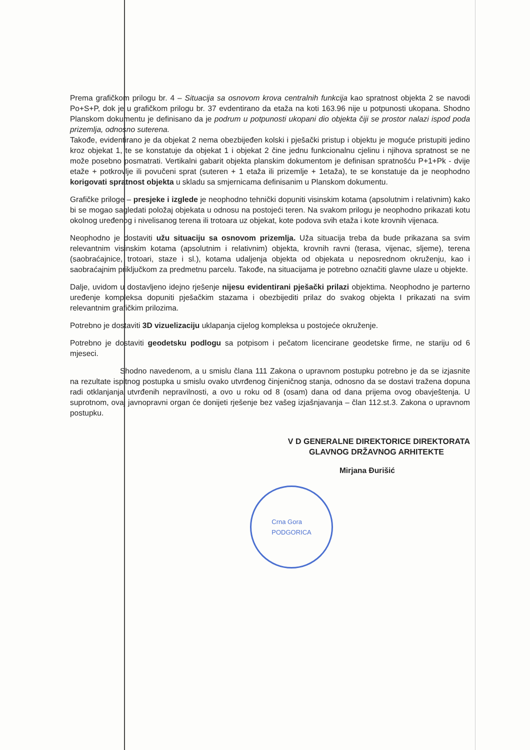Prema grafičkom prilogu br. 4 – Situacija sa osnovom krova centralnih funkcija kao spratnost objekta 2 se navodi Po+S+P, dok je u grafičkom prilogu br. 37 evdentirano da etaža na koti 163.96 nije u potpunosti ukopana. Shodno Planskom dokumentu je definisano da je podrum u potpunosti ukopani dio objekta čiji se prostor nalazi ispod poda prizemlja, odnosno suterena.
Takođe, evidentirano je da objekat 2 nema obezbijeđen kolski i pješački pristup i objektu je moguće pristupiti jedino kroz objekat 1, te se konstatuje da objekat 1 i objekat 2 čine jednu funkcionalnu cjelinu i njihova spratnost se ne može posebno posmatrati. Vertikalni gabarit objekta planskim dokumentom je definisan spratnošću P+1+Pk - dvije etaže + potkrovlje ili povučeni sprat (suteren + 1 etaža ili prizemlje + 1etaža), te se konstatuje da je neophodno korigovati spratnost objekta u skladu sa smjernicama definisanim u Planskom dokumentu.
Grafičke priloge – presjeke i izglede je neophodno tehnički dopuniti visinskim kotama (apsolutnim i relativnim) kako bi se mogao sagledati položaj objekata u odnosu na postojeći teren. Na svakom prilogu je neophodno prikazati kotu okolnog uređenog i nivelisanog terena ili trotoara uz objekat, kote podova svih etaža i kote krovnih vijenaca.
Neophodno je dostaviti užu situaciju sa osnovom prizemlja. Uža situacija treba da bude prikazana sa svim relevantnim visinskim kotama (apsolutnim i relativnim) objekta, krovnih ravni (terasa, vijenac, sljeme), terena (saobraćajnice, trotoari, staze i sl.), kotama udaljenja objekta od objekata u neposrednom okruženju, kao i saobraćajnim priključkom za predmetnu parcelu. Takođe, na situacijama je potrebno označiti glavne ulaze u objekte.
Dalje, uvidom u dostavljeno idejno rješenje nijesu evidentirani pješački prilazi objektima. Neophodno je parterno uređenje kompleksa dopuniti pješačkim stazama i obezbijediti prilaz do svakog objekta I prikazati na svim relevantnim grafičkim prilozima.
Potrebno je dostaviti 3D vizuelizaciju uklapanja cijelog kompleksa u postojeće okruženje.
Potrebno je dostaviti geodetsku podlogu sa potpisom i pečatom licencirane geodetske firme, ne stariju od 6 mjeseci.
Shodno navedenom, a u smislu člana 111 Zakona o upravnom postupku potrebno je da se izjasnite na rezultate ispitnog postupka u smislu ovako utvrđenog činjeničnog stanja, odnosno da se dostavi tražena dopuna radi otklanjanja utvrđenih nepravilnosti, a ovo u roku od 8 (osam) dana od dana prijema ovog obavještenja. U suprotnom, ovaj javnopravni organ će donijeti rješenje bez vašeg izjašnjavanja – član 112.st.3. Zakona o upravnom postupku.
V D GENERALNE DIREKTORICE DIREKTORATA
GLAVNOG DRŽAVNOG ARHITEKTE
Mirjana Đurišić
Crna Gora
PODGORICA